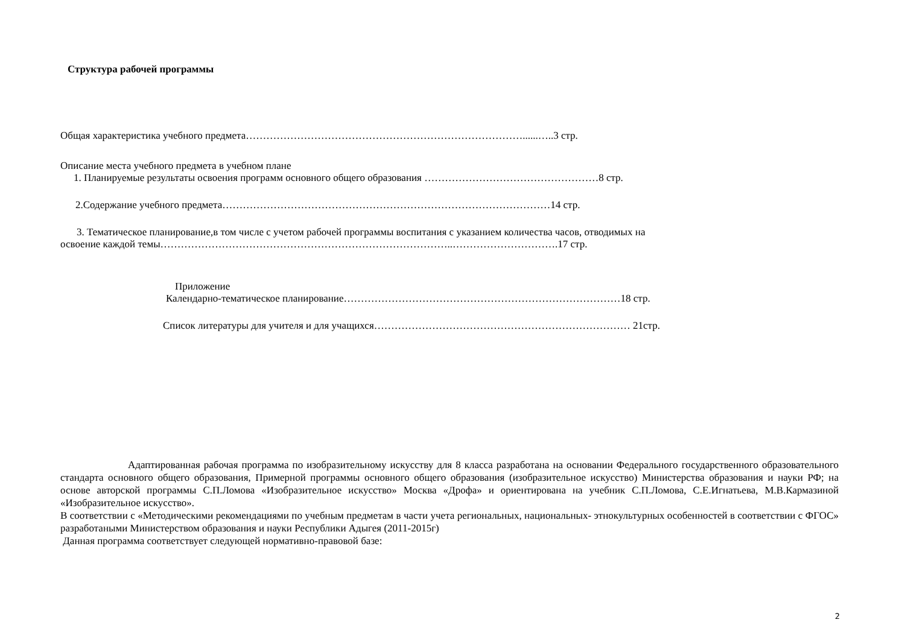Структура рабочей программы
Общая характеристика учебного предмета………………………………………………………………………......…..3 стр.
Описание места учебного предмета в учебном плане
1. Планируемые результаты освоения программ основного общего образования ……………………………………………8 стр.
2.Содержание учебного предмета……………………………………………………………………………………14 стр.
3. Тематическое планирование,в том числе с учетом рабочей программы воспитания с указанием количества часов, отводимых на
освоение каждой темы…………………………………………………………………………..………………………….17 стр.
Приложение
Календарно-тематическое планирование………………………………………………………………………18 стр.
Список литературы для учителя и для учащихся………………………………………………………………… 21стр.
Адаптированная рабочая программа по изобразительному искусству для 8 класса разработана на основании Федерального государственного образовательного стандарта основного общего образования, Примерной программы основного общего образования (изобразительное искусство) Министерства образования и науки РФ; на основе авторской программы С.П.Ломова «Изобразительное искусство» Москва «Дрофа» и ориентирована на учебник С.П.Ломова, С.Е.Игнатьева, М.В.Кармазиной «Изобразительное искусство».
В соответствии с «Методическими рекомендациями по учебным предметам в части учета региональных, национальных- этнокультурных особенностей в соответствии с ФГОС» разработаными Министерством образования и науки Республики Адыгея (2011-2015г)
Данная программа соответствует следующей нормативно-правовой базе:
2